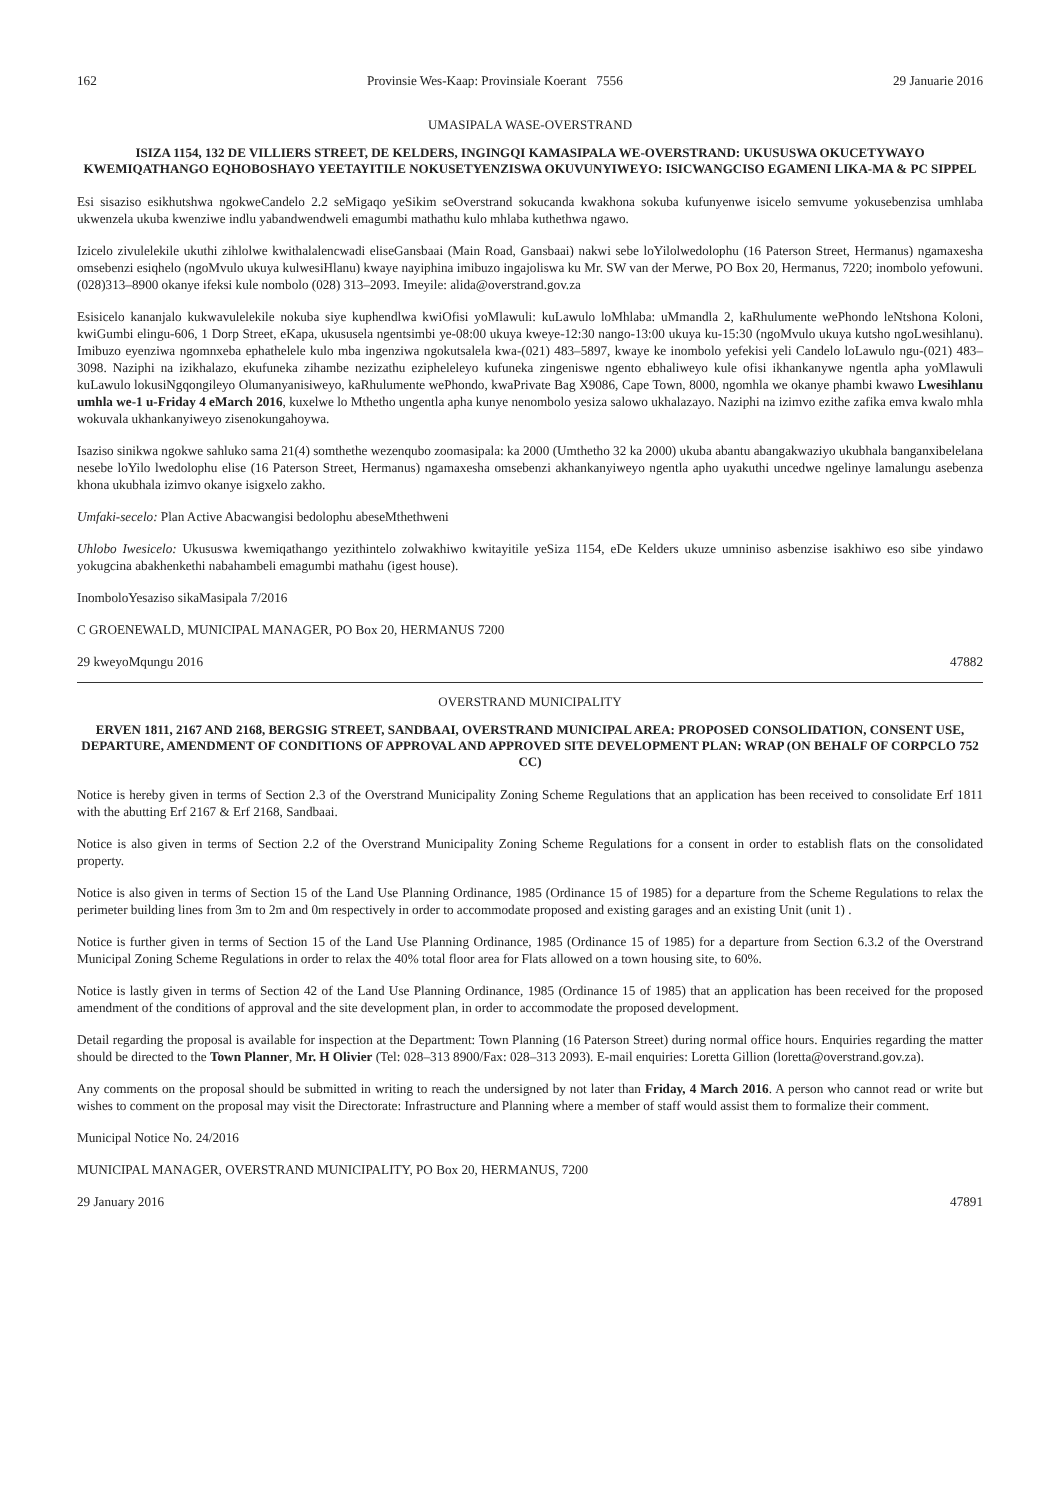162 Provinsie Wes-Kaap: Provinsiale Koerant 7556 29 Januarie 2016
UMASIPALA WASE-OVERSTRAND
ISIZA 1154, 132 DE VILLIERS STREET, DE KELDERS, INGINGQI KAMASIPALA WE-OVERSTRAND: UKUSUSWA OKUCETYWAYO KWEMIQATHANGO EQHOBOSHAYO YEETAYITILE NOKUSETYENZISWA OKUVUNYIWEYO: ISICWANGCISO EGAMENI LIKA-MA & PC SIPPEL
Esi sisaziso esikhutshwa ngokweCandelo 2.2 seMigaqo yeSikim seOverstrand sokucanda kwakhona sokuba kufunyenwe isicelo semvume yokusebenzisa umhlaba ukwenzela ukuba kwenziwe indlu yabandwendweli emagumbi mathathu kulo mhlaba kuthethwa ngawo.
Izicelo zivulelekile ukuthi zihlolwe kwithalalencwadi eliseGansbaai (Main Road, Gansbaai) nakwi sebe loYilolwedolophu (16 Paterson Street, Hermanus) ngamaxesha omsebenzi esiqhelo (ngoMvulo ukuya kulwesiHlanu) kwaye nayiphina imibuzo ingajoliswa ku Mr. SW van der Merwe, PO Box 20, Hermanus, 7220; inombolo yefowuni. (028)313–8900 okanye ifeksi kule nombolo (028) 313–2093. Imeyile: alida@overstrand.gov.za
Esisicelo kananjalo kukwavulelekile nokuba siye kuphendlwa kwiOfisi yoMlawuli: kuLawulo loMhlaba: uMmandla 2, kaRhulumente wePhondo leNtshona Koloni, kwiGumbi elingu-606, 1 Dorp Street, eKapa, ukususela ngentsimbi ye-08:00 ukuya kweye-12:30 nango-13:00 ukuya ku-15:30 (ngoMvulo ukuya kutsho ngoLwesihlanu). Imibuzo eyenziwa ngomnxeba ephathelele kulo mba ingenziwa ngokutsalela kwa-(021) 483–5897, kwaye ke inombolo yefekisi yeli Candelo loLawulo ngu-(021) 483–3098. Naziphi na izikhalazo, ekufuneka zihambe nezizathu ezipheleleyo kufuneka zingeniswe ngento ebhaliweyo kule ofisi ikhankanywe ngentla apha yoMlawuli kuLawulo lokusiNgqongileyo Olumanyanisiweyo, kaRhulumente wePhondo, kwaPrivate Bag X9086, Cape Town, 8000, ngomhla we okanye phambi kwawo Lwesihlanu umhla we-1 u-Friday 4 eMarch 2016, kuxelwe lo Mthetho ungentla apha kunye nenombolo yesiza salowo ukhalazayo. Naziphi na izimvo ezithe zafika emva kwalo mhla wokuvala ukhankanyiweyo zisenokungahoywa.
Isaziso sinikwa ngokwe sahluko sama 21(4) somthethe wezenqubo zoomasipala: ka 2000 (Umthetho 32 ka 2000) ukuba abantu abangakwaziyo ukubhala banganxibelelana nesebe loYilo lwedolophu elise (16 Paterson Street, Hermanus) ngamaxesha omsebenzi akhankanyiweyo ngentla apho uyakuthi uncedwe ngelinye lamalungu asebenza khona ukubhala izimvo okanye isigxelo zakho.
Umfaki-secelo: Plan Active Abacwangisi bedolophu abeseMthethweni
Uhlobo Iwesicelo: Ukususwa kwemiqathango yezithintelo zolwakhiwo kwitayitile yeSiza 1154, eDe Kelders ukuze umniniso asbenzise isakhiwo eso sibe yindawo yokugcina abakhenkethi nabahambeli emagumbi mathahu (igest house).
InomboloYesaziso sikaMasipala 7/2016
C GROENEWALD, MUNICIPAL MANAGER, PO Box 20, HERMANUS 7200
29 kweyoMqungu 2016 47882
OVERSTRAND MUNICIPALITY
ERVEN 1811, 2167 AND 2168, BERGSIG STREET, SANDBAAI, OVERSTRAND MUNICIPAL AREA: PROPOSED CONSOLIDATION, CONSENT USE, DEPARTURE, AMENDMENT OF CONDITIONS OF APPROVAL AND APPROVED SITE DEVELOPMENT PLAN: WRAP (ON BEHALF OF CORPCLO 752 CC)
Notice is hereby given in terms of Section 2.3 of the Overstrand Municipality Zoning Scheme Regulations that an application has been received to consolidate Erf 1811 with the abutting Erf 2167 & Erf 2168, Sandbaai.
Notice is also given in terms of Section 2.2 of the Overstrand Municipality Zoning Scheme Regulations for a consent in order to establish flats on the consolidated property.
Notice is also given in terms of Section 15 of the Land Use Planning Ordinance, 1985 (Ordinance 15 of 1985) for a departure from the Scheme Regulations to relax the perimeter building lines from 3m to 2m and 0m respectively in order to accommodate proposed and existing garages and an existing Unit (unit 1) .
Notice is further given in terms of Section 15 of the Land Use Planning Ordinance, 1985 (Ordinance 15 of 1985) for a departure from Section 6.3.2 of the Overstrand Municipal Zoning Scheme Regulations in order to relax the 40% total floor area for Flats allowed on a town housing site, to 60%.
Notice is lastly given in terms of Section 42 of the Land Use Planning Ordinance, 1985 (Ordinance 15 of 1985) that an application has been received for the proposed amendment of the conditions of approval and the site development plan, in order to accommodate the proposed development.
Detail regarding the proposal is available for inspection at the Department: Town Planning (16 Paterson Street) during normal office hours. Enquiries regarding the matter should be directed to the Town Planner, Mr. H Olivier (Tel: 028–313 8900/Fax: 028–313 2093). E-mail enquiries: Loretta Gillion (loretta@overstrand.gov.za).
Any comments on the proposal should be submitted in writing to reach the undersigned by not later than Friday, 4 March 2016. A person who cannot read or write but wishes to comment on the proposal may visit the Directorate: Infrastructure and Planning where a member of staff would assist them to formalize their comment.
Municipal Notice No. 24/2016
MUNICIPAL MANAGER, OVERSTRAND MUNICIPALITY, PO Box 20, HERMANUS, 7200
29 January 2016 47891